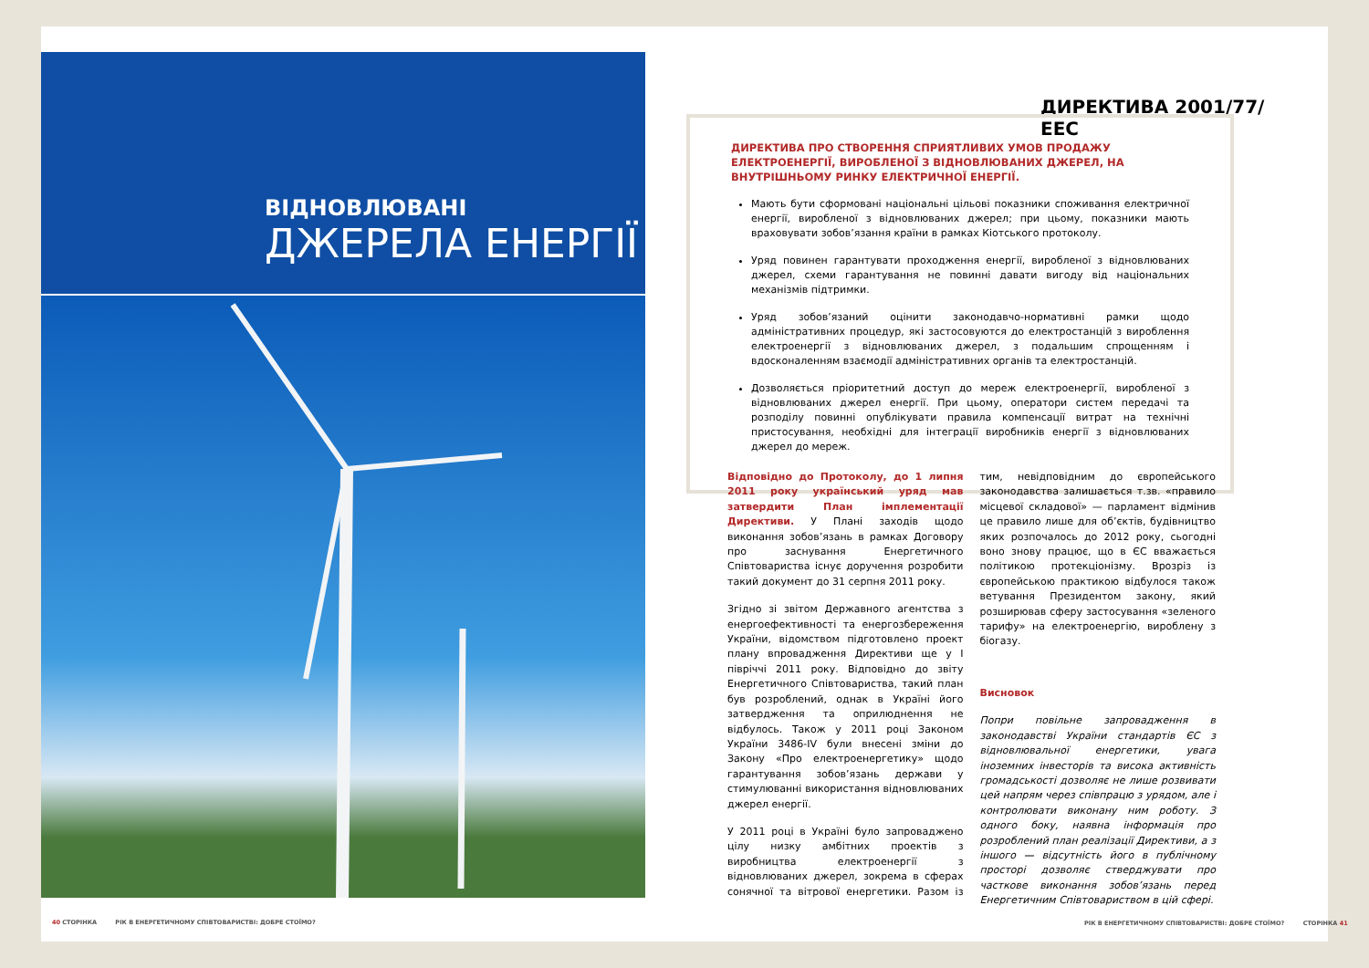ВІДНОВЛЮВАНІ
ДЖЕРЕЛА ЕНЕРГІЇ
40 СТОРІНКА РІК В ЕНЕРГЕТИЧНОМУ СПІВТОВАРИСТВІ: ДОБРЕ СТОЇМО?
ДИРЕКТИВА 2001/77/ЕЕС
ДИРЕКТИВА ПРО СТВОРЕННЯ СПРИЯТЛИВИХ УМОВ ПРОДАЖУ ЕЛЕКТРОЕНЕРГІЇ, ВИРОБЛЕНОЇ З ВІДНОВЛЮВАНИХ ДЖЕРЕЛ, НА ВНУТРІШНЬОМУ РИНКУ ЕЛЕКТРИЧНОЇ ЕНЕРГІЇ.
Мають бути сформовані національні цільові показники споживання електричної енергії, виробленої з відновлюваних джерел; при цьому, показники мають враховувати зобов’язання країни в рамках Кіотського протоколу.
Уряд повинен гарантувати проходження енергії, виробленої з відновлюваних джерел, схеми гарантування не повинні давати вигоду від національних механізмів підтримки.
Уряд зобов’язаний оцінити законодавчо-нормативні рамки щодо адміністративних процедур, які застосовуются до електростанцій з вироблення електроенергії з відновлюваних джерел, з подальшим спрощенням і вдосконаленням взаємодії адміністративних органів та електростанцій.
Дозволяється пріоритетний доступ до мереж електроенергії, виробленої з відновлюваних джерел енергії. При цьому, оператори систем передачі та розподілу повинні опублікувати правила компенсації витрат на технічні пристосування, необхідні для інтеграції виробників енергії з відновлюваних джерел до мереж.
Відповідно до Протоколу, до 1 липня 2011 року український уряд мав затвердити План імплементації Директиви. У Плані заходів щодо виконання зобов’язань в рамках Договору про заснування Енергетичного Співтовариства існує доручення розробити такий документ до 31 серпня 2011 року.
Згідно зі звітом Державного агентства з енергоефективності та енергозбереження України, відомством підготовлено проект плану впровадження Директиви ще у I півріччі 2011 року. Відповідно до звіту Енергетичного Співтовариства, такий план був розроблений, однак в Україні його затвердження та оприлюднення не відбулось. Також у 2011 році Законом України 3486-IV були внесені зміни до Закону «Про електроенергетику» щодо гарантування зобов’язань держави у стимулюванні використання відновлюваних джерел енергії.
У 2011 році в Україні було запроваджено цілу низку амбітних проектів з виробництва електроенергії з відновлюваних джерел, зокрема в сферах сонячної та вітрової енергетики. Разом із тим, невідповідним до європейського законодавства залишається т.зв. «правило місцевої складової» — парламент відмінив це правило лише для об’єктів, будівництво яких розпочалось до 2012 року, сьогодні воно знову працює, що в ЄС вважається політикою протекціонізму. Врозріз із європейською практикою відбулося також ветування Президентом закону, який розширював сферу застосування «зеленого тарифу» на електроенергію, вироблену з біогазу.
Висновок
Попри повільне запровадження в законодавстві України стандартів ЄС з відновлювальної енергетики, увага іноземних інвесторів та висока активність громадськості дозволяє не лише розвивати цей напрям через співпрацю з урядом, але і контролювати виконану ним роботу. З одного боку, наявна інформація про розроблений план реалізації Директиви, а з іншого — відсутність його в публічному просторі дозволяє стверджувати про часткове виконання зобов’язань перед Енергетичним Співтовариством в цій сфері.
РІК В ЕНЕРГЕТИЧНОМУ СПІВТОВАРИСТВІ: ДОБРЕ СТОЇМО? СТОРІНКА 41